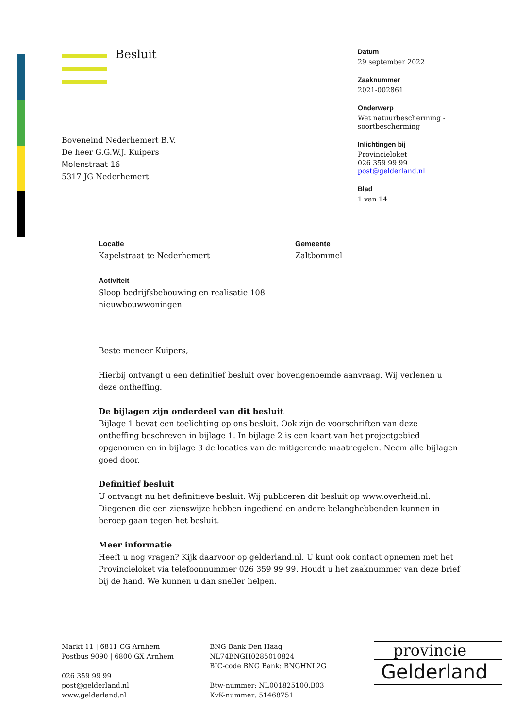Besluit
Boveneind Nederhemert B.V.
De heer G.G.W.J. Kuipers
Molenstraat 16
5317 JG Nederhemert
Datum
29 september 2022
Zaaknummer
2021-002861
Onderwerp
Wet natuurbescherming -
soortbescherming
Inlichtingen bij
Provincieloket
026 359 99 99
post@gelderland.nl
Blad
1 van 14
Locatie
Kapelstraat te Nederhemert
Gemeente
Zaltbommel
Activiteit
Sloop bedrijfsbebouwing en realisatie 108
nieuwbouwwoningen
Beste meneer Kuipers,
Hierbij ontvangt u een definitief besluit over bovengenoemde aanvraag. Wij verlenen u deze ontheffing.
De bijlagen zijn onderdeel van dit besluit
Bijlage 1 bevat een toelichting op ons besluit. Ook zijn de voorschriften van deze ontheffing beschreven in bijlage 1. In bijlage 2 is een kaart van het projectgebied opgenomen en in bijlage 3 de locaties van de mitigerende maatregelen. Neem alle bijlagen goed door.
Definitief besluit
U ontvangt nu het definitieve besluit. Wij publiceren dit besluit op www.overheid.nl. Diegenen die een zienswijze hebben ingediend en andere belanghebbenden kunnen in beroep gaan tegen het besluit.
Meer informatie
Heeft u nog vragen? Kijk daarvoor op gelderland.nl. U kunt ook contact opnemen met het Provincieloket via telefoonnummer 026 359 99 99. Houdt u het zaaknummer van deze brief bij de hand. We kunnen u dan sneller helpen.
Markt 11 | 6811 CG Arnhem
Postbus 9090 | 6800 GX Arnhem
026 359 99 99
post@gelderland.nl
www.gelderland.nl
BNG Bank Den Haag
NL74BNGH0285010824
BIC-code BNG Bank: BNGHNL2G
Btw-nummer: NL001825100.B03
KvK-nummer: 51468751
provincie
Gelderland